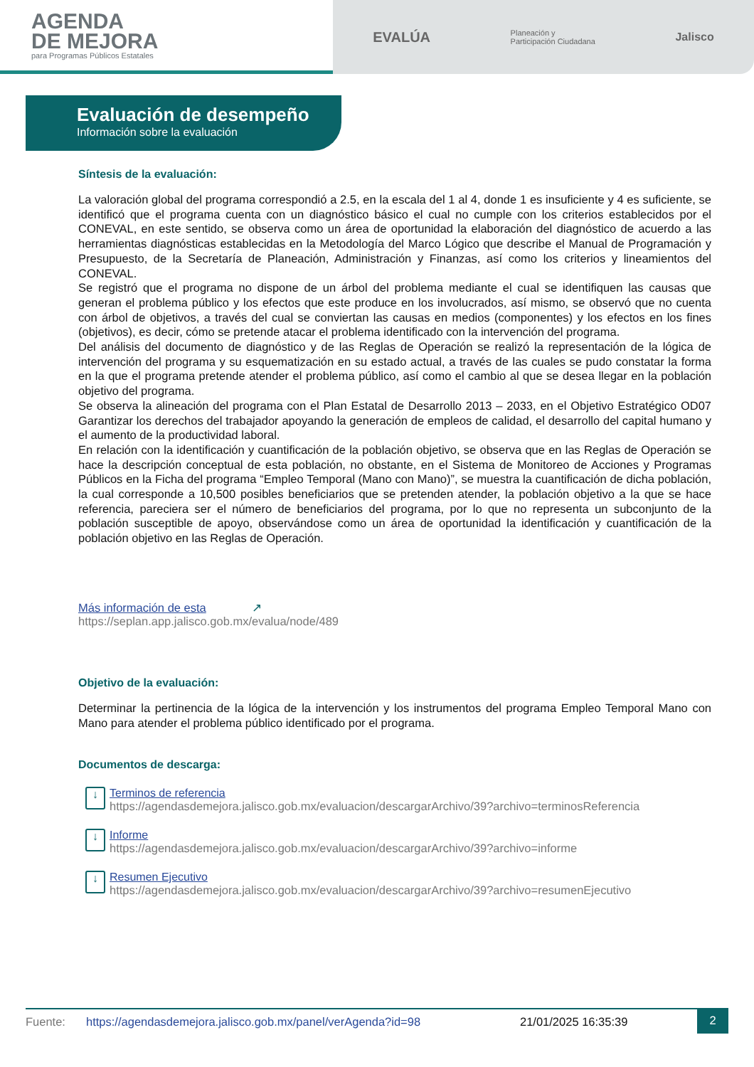AGENDA
DE MEJORA
para Programas Públicos Estatales
EVALÚA Planeación y
Participación Ciudadana Jalisco
Evaluación de desempeño
Información sobre la evaluación
Síntesis de la evaluación:
La valoración global del programa correspondió a 2.5, en la escala del 1 al 4, donde 1 es insuficiente y 4 es suficiente, se identificó que el programa cuenta con un diagnóstico básico el cual no cumple con los criterios establecidos por el CONEVAL, en este sentido, se observa como un área de oportunidad la elaboración del diagnóstico de acuerdo a las herramientas diagnósticas establecidas en la Metodología del Marco Lógico que describe el Manual de Programación y Presupuesto, de la Secretaría de Planeación, Administración y Finanzas, así como los criterios y lineamientos del CONEVAL.
Se registró que el programa no dispone de un árbol del problema mediante el cual se identifiquen las causas que generan el problema público y los efectos que este produce en los involucrados, así mismo, se observó que no cuenta con árbol de objetivos, a través del cual se conviertan las causas en medios (componentes) y los efectos en los fines (objetivos), es decir, cómo se pretende atacar el problema identificado con la intervención del programa.
Del análisis del documento de diagnóstico y de las Reglas de Operación se realizó la representación de la lógica de intervención del programa y su esquematización en su estado actual, a través de las cuales se pudo constatar la forma en la que el programa pretende atender el problema público, así como el cambio al que se desea llegar en la población objetivo del programa.
Se observa la alineación del programa con el Plan Estatal de Desarrollo 2013 – 2033, en el Objetivo Estratégico OD07 Garantizar los derechos del trabajador apoyando la generación de empleos de calidad, el desarrollo del capital humano y el aumento de la productividad laboral.
En relación con la identificación y cuantificación de la población objetivo, se observa que en las Reglas de Operación se hace la descripción conceptual de esta población, no obstante, en el Sistema de Monitoreo de Acciones y Programas Públicos en la Ficha del programa “Empleo Temporal (Mano con Mano)”, se muestra la cuantificación de dicha población, la cual corresponde a 10,500 posibles beneficiarios que se pretenden atender, la población objetivo a la que se hace referencia, pareciera ser el número de beneficiarios del programa, por lo que no representa un subconjunto de la población susceptible de apoyo, observándose como un área de oportunidad la identificación y cuantificación de la población objetivo en las Reglas de Operación.
Más información de esta ↗
https://seplan.app.jalisco.gob.mx/evalua/node/489
Objetivo de la evaluación:
Determinar la pertinencia de la lógica de la intervención y los instrumentos del programa Empleo Temporal Mano con Mano para atender el problema público identificado por el programa.
Documentos de descarga:
↓
Terminos de referencia
https://agendasdemejora.jalisco.gob.mx/evaluacion/descargarArchivo/39?archivo=terminosReferencia
↓
Informe
https://agendasdemejora.jalisco.gob.mx/evaluacion/descargarArchivo/39?archivo=informe
↓
Resumen Ejecutivo
https://agendasdemejora.jalisco.gob.mx/evaluacion/descargarArchivo/39?archivo=resumenEjecutivo
Fuente: https://agendasdemejora.jalisco.gob.mx/panel/verAgenda?id=98 21/01/2025 16:35:39 2